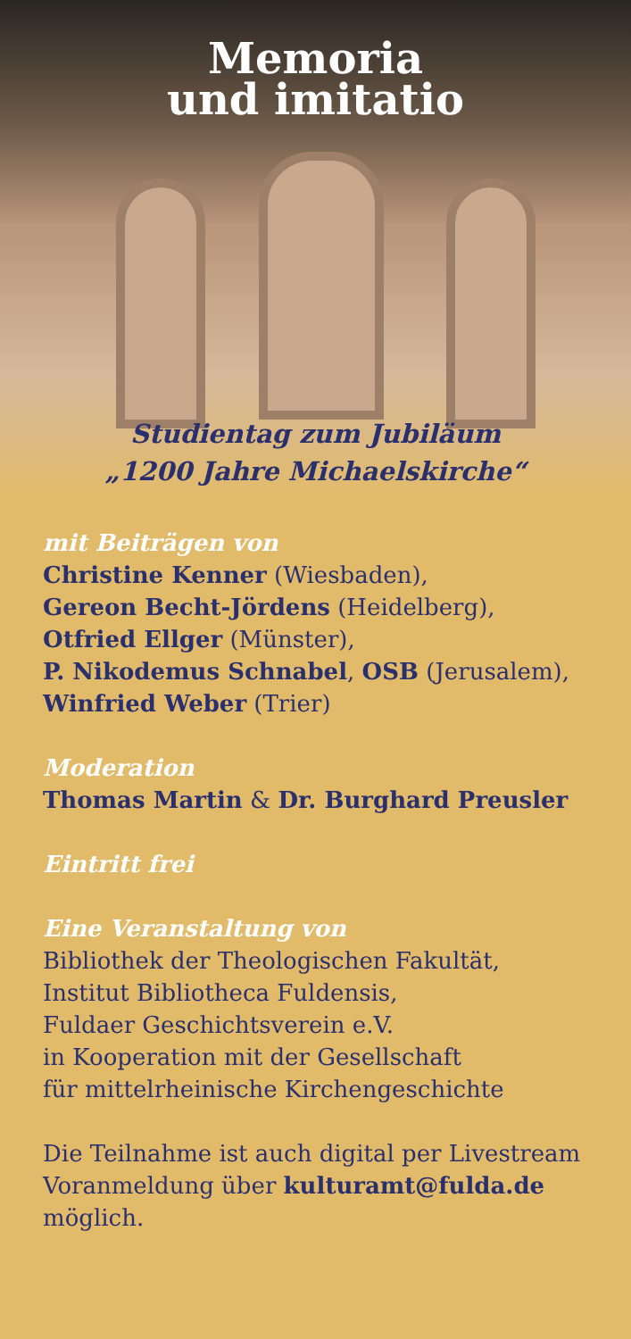Memoria
und imitatio
Studientag zum Jubiläum
„1200 Jahre Michaelskirche“
mit Beiträgen von
Christine Kenner (Wiesbaden),
Gereon Becht-Jördens (Heidelberg),
Otfried Ellger (Münster),
P. Nikodemus Schnabel, OSB (Jerusalem),
Winfried Weber (Trier)
Moderation
Thomas Martin & Dr. Burghard Preusler
Eintritt frei
Eine Veranstaltung von
Bibliothek der Theologischen Fakultät,
Institut Bibliotheca Fuldensis,
Fuldaer Geschichtsverein e.V.
in Kooperation mit der Gesellschaft
für mittelrheinische Kirchengeschichte
Die Teilnahme ist auch digital per Livestream
Voranmeldung über kulturamt@fulda.de
möglich.